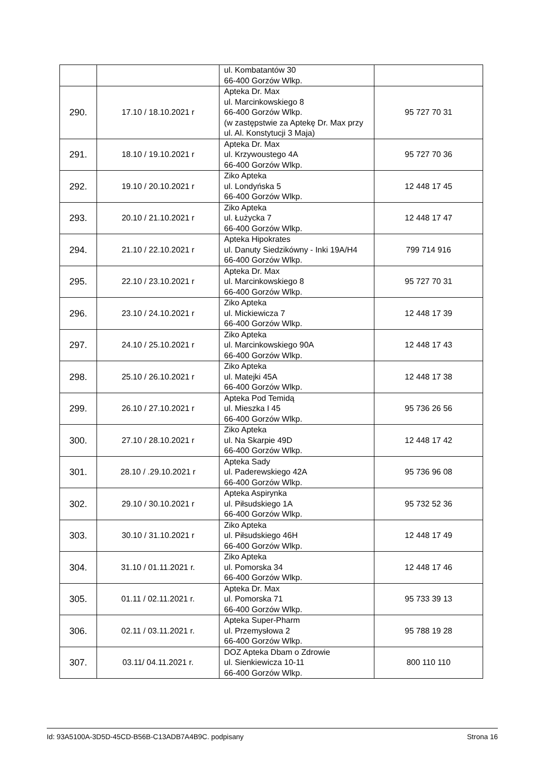| | | ul. Kombatantów 30 66-400 Gorzów Wlkp. | |
| 290. | 17.10 / 18.10.2021 r | Apteka Dr. Max ul. Marcinkowskiego 8 66-400 Gorzów Wlkp. (w zastępstwie za Aptekę Dr. Max przy ul. Al. Konstytucji 3 Maja) | 95 727 70 31 |
| 291. | 18.10 / 19.10.2021 r | Apteka Dr. Max ul. Krzywoustego 4A 66-400 Gorzów Wlkp. | 95 727 70 36 |
| 292. | 19.10 / 20.10.2021 r | Ziko Apteka ul. Londyńska 5 66-400 Gorzów Wlkp. | 12 448 17 45 |
| 293. | 20.10 / 21.10.2021 r | Ziko Apteka ul. Łużycka 7 66-400 Gorzów Wlkp. | 12 448 17 47 |
| 294. | 21.10 / 22.10.2021 r | Apteka Hipokrates ul. Danuty Siedzikówny - Inki 19A/H4 66-400 Gorzów Wlkp. | 799 714 916 |
| 295. | 22.10 / 23.10.2021 r | Apteka Dr. Max ul. Marcinkowskiego 8 66-400 Gorzów Wlkp. | 95 727 70 31 |
| 296. | 23.10 / 24.10.2021 r | Ziko Apteka ul. Mickiewicza 7 66-400 Gorzów Wlkp. | 12 448 17 39 |
| 297. | 24.10 / 25.10.2021 r | Ziko Apteka ul. Marcinkowskiego 90A 66-400 Gorzów Wlkp. | 12 448 17 43 |
| 298. | 25.10 / 26.10.2021 r | Ziko Apteka ul. Matejki 45A 66-400 Gorzów Wlkp. | 12 448 17 38 |
| 299. | 26.10 / 27.10.2021 r | Apteka Pod Temidą ul. Mieszka I 45 66-400 Gorzów Wlkp. | 95 736 26 56 |
| 300. | 27.10 / 28.10.2021 r | Ziko Apteka ul. Na Skarpie 49D 66-400 Gorzów Wlkp. | 12 448 17 42 |
| 301. | 28.10 / .29.10.2021 r | Apteka Sady ul. Paderewskiego 42A 66-400 Gorzów Wlkp. | 95 736 96 08 |
| 302. | 29.10 / 30.10.2021 r | Apteka Aspirynka ul. Piłsudskiego 1A 66-400 Gorzów Wlkp. | 95 732 52 36 |
| 303. | 30.10 / 31.10.2021 r | Ziko Apteka ul. Piłsudskiego 46H 66-400 Gorzów Wlkp. | 12 448 17 49 |
| 304. | 31.10 / 01.11.2021 r. | Ziko Apteka ul. Pomorska 34 66-400 Gorzów Wlkp. | 12 448 17 46 |
| 305. | 01.11 / 02.11.2021 r. | Apteka Dr. Max ul. Pomorska 71 66-400 Gorzów Wlkp. | 95 733 39 13 |
| 306. | 02.11 / 03.11.2021 r. | Apteka Super-Pharm ul. Przemysłowa 2 66-400 Gorzów Wlkp. | 95 788 19 28 |
| 307. | 03.11/ 04.11.2021 r. | DOZ Apteka Dbam o Zdrowie ul. Sienkiewicza 10-11 66-400 Gorzów Wlkp. | 800 110 110 |
Id: 93A5100A-3D5D-45CD-B56B-C13ADB7A4B9C. podpisany Strona 16